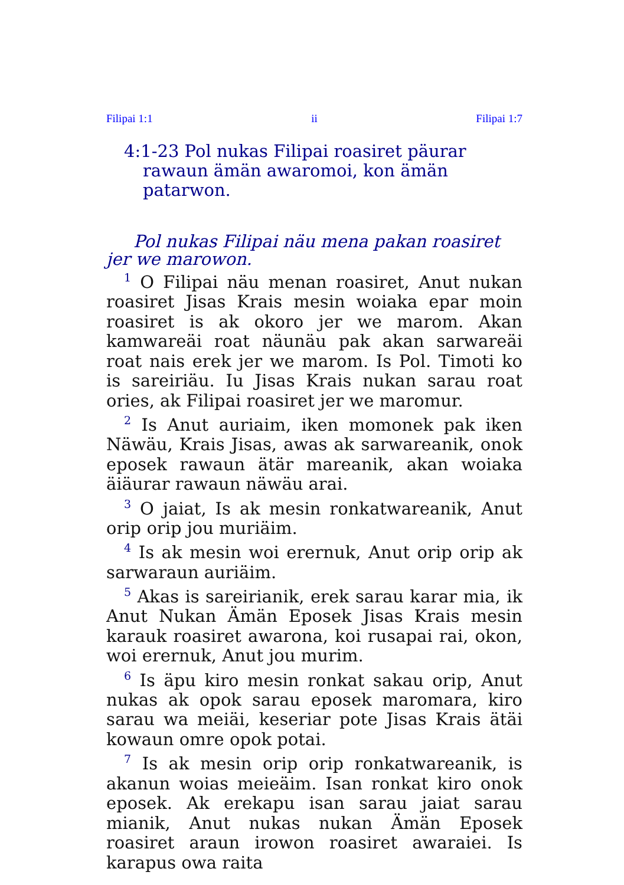Filipai 1:1 ii Filipai 1:7
4:1-23 Pol nukas Filipai roasiret päurar rawaun ämän awaromoi, kon ämän patarwon.
Pol nukas Filipai näu mena pakan roasiret jer we marowon.
<sup>1</sup> O Filipai näu menan roasiret, Anut nukan roasiret Jisas Krais mesin woiaka epar moin roasiret is ak okoro jer we marom. Akan kamwareäi roat näunäu pak akan sarwareäi roat nais erek jer we marom. Is Pol. Timoti ko is sareiriäu. Iu Jisas Krais nukan sarau roat ories, ak Filipai roasiret jer we maromur.
<sup>2</sup> Is Anut auriaim, iken momonek pak iken Näwäu, Krais Jisas, awas ak sarwareanik, onok eposek rawaun ätär mareanik, akan woiaka äiäurar rawaun näwäu arai.
<sup>3</sup> O jaiat, Is ak mesin ronkatwareanik, Anut orip orip jou muriäim.
<sup>4</sup> Is ak mesin woi erernuk, Anut orip orip ak sarwaraun auriäim.
<sup>5</sup> Akas is sareirianik, erek sarau karar mia, ik Anut Nukan Ämän Eposek Jisas Krais mesin karauk roasiret awarona, koi rusapai rai, okon, woi erernuk, Anut jou murim.
<sup>6</sup> Is äpu kiro mesin ronkat sakau orip, Anut nukas ak opok sarau eposek maromara, kiro sarau wa meiäi, keseriar pote Jisas Krais ätäi kowaun omre opok potai.
<sup>7</sup> Is ak mesin orip orip ronkatwareanik, is akanun woias meieäim. Isan ronkat kiro onok eposek. Ak erekapu isan sarau jaiat sarau mianik, Anut nukas nukan Ämän Eposek roasiret araun irowon roasiret awaraiei. Is karapus owa raita